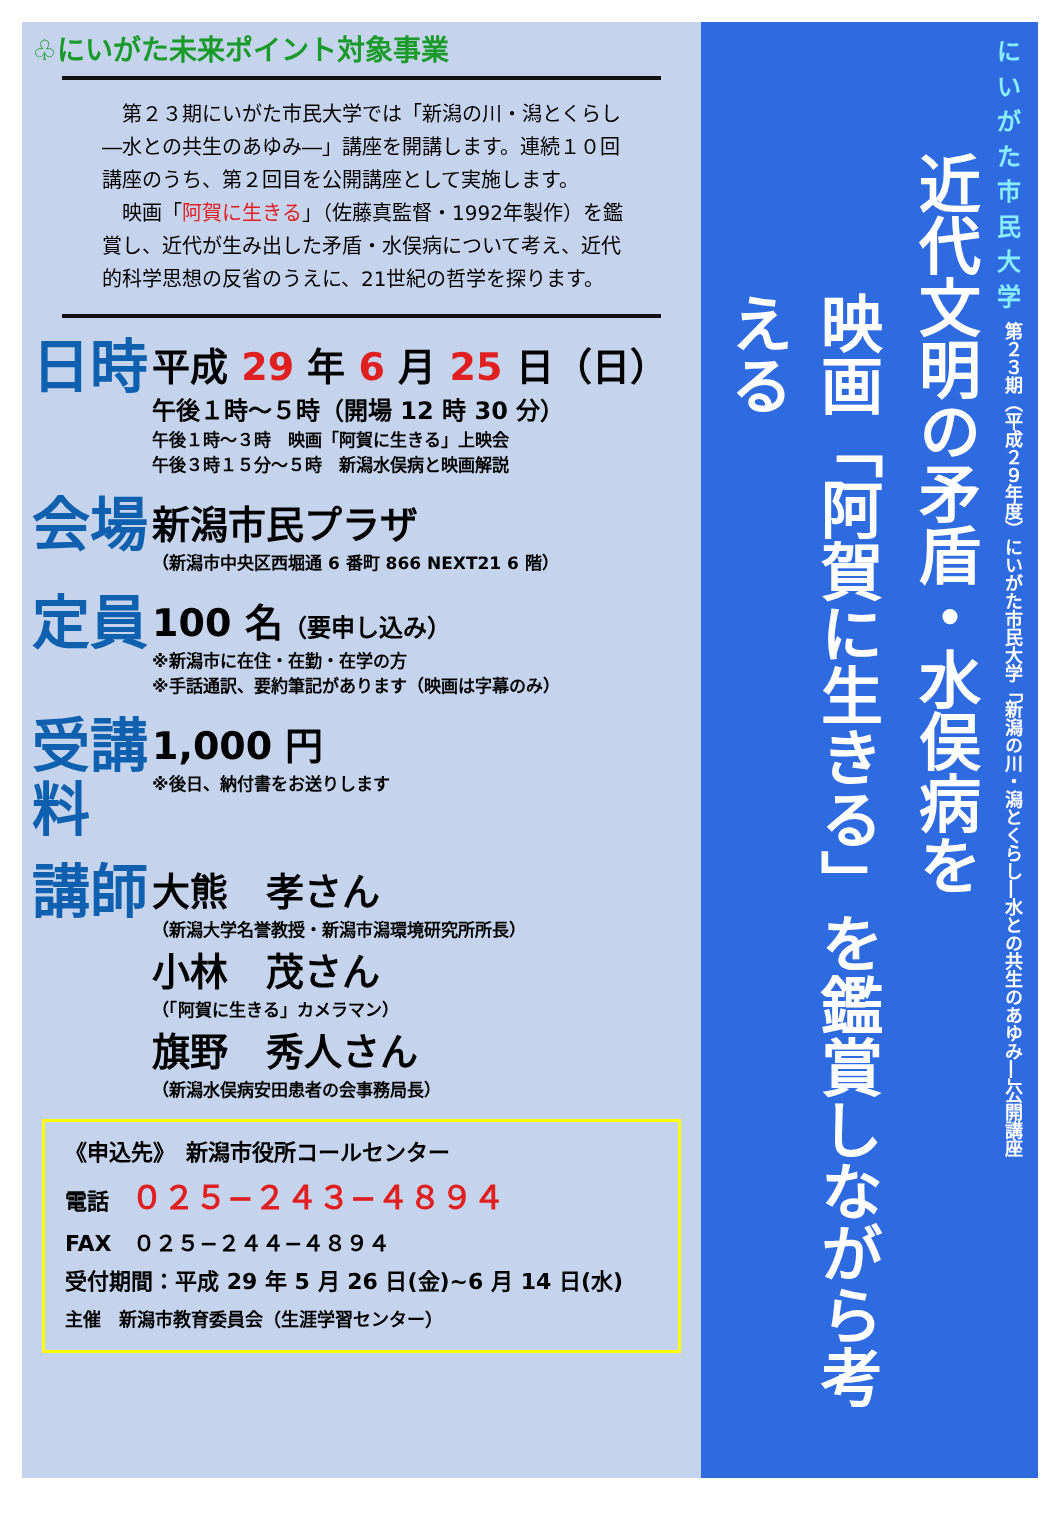♧にいがた未来ポイント対象事業
　第２３期にいがた市民大学では「新潟の川・潟とくらし―水との共生のあゆみ―」講座を開講します。連続１０回講座のうち、第２回目を公開講座として実施します。
　映画「阿賀に生きる」（佐藤真監督・1992年製作）を鑑賞し、近代が生み出した矛盾・水俣病について考え、近代的科学思想の反省のうえに、21世紀の哲学を探ります。
日時
平成 29 年 6 月 25 日（日）
午後１時～５時（開場 12 時 30 分）
午後１時～３時　映画「阿賀に生きる」上映会
午後３時１５分～５時　新潟水俣病と映画解説
会場
新潟市民プラザ
（新潟市中央区西堀通 6 番町 866 NEXT21 6 階）
定員
100 名（要申し込み）
※新潟市に在住・在勤・在学の方
※手話通訳、要約筆記があります（映画は字幕のみ）
受講料
1,000 円
※後日、納付書をお送りします
講師
大熊　孝さん
（新潟大学名誉教授・新潟市潟環境研究所所長）
小林　茂さん
（「阿賀に生きる」カメラマン）
旗野　秀人さん
（新潟水俣病安田患者の会事務局長）
《申込先》　新潟市役所コールセンター
電話　０２５−２４３−４８９４
FAX　０２５−２４４−４８９４
受付期間：平成 29 年 5 月 26 日(金)~6 月 14 日(水)
主催　新潟市教育委員会（生涯学習センター）
にいがた
市民大学
第２３期（平成２９年度）にいがた市民大学「新潟の川・潟とくらし―水との共生のあゆみ―」公開講座
近代文明の矛盾・水俣病を
映画「阿賀に生きる」を鑑賞しながら考える